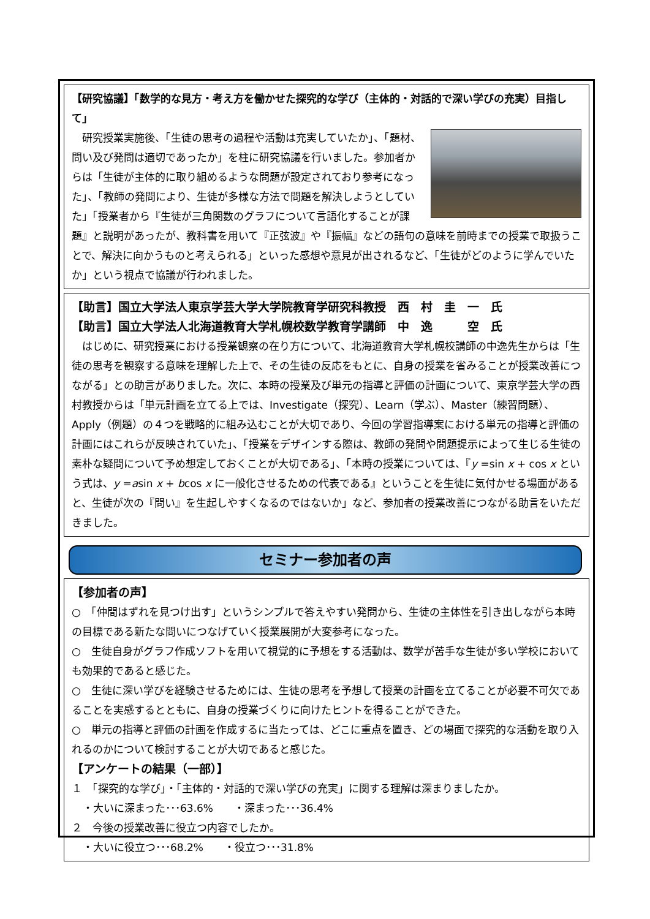【研究協議】「数学的な見方・考え方を働かせた探究的な学び（主体的・対話的で深い学びの充実）目指して」
　研究授業実施後、「生徒の思考の過程や活動は充実していたか」、「題材、問い及び発問は適切であったか」を柱に研究協議を行いました。参加者からは「生徒が主体的に取り組めるような問題が設定されており参考になった」、「教師の発問により、生徒が多様な方法で問題を解決しようとしていた」「授業者から『生徒が三角関数のグラフについて言語化することが課題』と説明があったが、教科書を用いて『正弦波』や『振幅』などの語句の意味を前時までの授業で取扱うことで、解決に向かうものと考えられる」といった感想や意見が出されるなど、「生徒がどのように学んでいたか」という視点で協議が行われました。
【助言】国立大学法人東京学芸大学大学院教育学研究科教授　西　村　圭　一　氏
【助言】国立大学法人北海道教育大学札幌校数学教育学講師　中　逸　　　空　氏
　はじめに、研究授業における授業観察の在り方について、北海道教育大学札幌校講師の中逸先生からは「生徒の思考を観察する意味を理解した上で、その生徒の反応をもとに、自身の授業を省みることが授業改善につながる」との助言がありました。次に、本時の授業及び単元の指導と評価の計画について、東京学芸大学の西村教授からは「単元計画を立てる上では、Investigate（探究）、Learn（学ぶ）、Master（練習問題）、Apply（例題）の４つを戦略的に組み込むことが大切であり、今回の学習指導案における単元の指導と評価の計画にはこれらが反映されていた」、「授業をデザインする際は、教師の発問や問題提示によって生じる生徒の素朴な疑問について予め想定しておくことが大切である」、「本時の授業については、『y =sin x + cos x という式は、y =asin x + bcos x に一般化させるための代表である』ということを生徒に気付かせる場面があると、生徒が次の『問い』を生起しやすくなるのではないか」など、参加者の授業改善につながる助言をいただきました。
セミナー参加者の声
【参加者の声】
○　「仲間はずれを見つけ出す」というシンプルで答えやすい発問から、生徒の主体性を引き出しながら本時の目標である新たな問いにつなげていく授業展開が大変参考になった。
○　生徒自身がグラフ作成ソフトを用いて視覚的に予想をする活動は、数学が苦手な生徒が多い学校においても効果的であると感じた。
○　生徒に深い学びを経験させるためには、生徒の思考を予想して授業の計画を立てることが必要不可欠であることを実感するとともに、自身の授業づくりに向けたヒントを得ることができた。
○　単元の指導と評価の計画を作成するに当たっては、どこに重点を置き、どの場面で探究的な活動を取り入れるのかについて検討することが大切であると感じた。
【アンケートの結果（一部）】
１　「探究的な学び」・「主体的・対話的で深い学びの充実」に関する理解は深まりましたか。
・大いに深まった･･･63.6%　　・深まった･･･36.4%
２　今後の授業改善に役立つ内容でしたか。
・大いに役立つ･･･68.2%　　・役立つ･･･31.8%